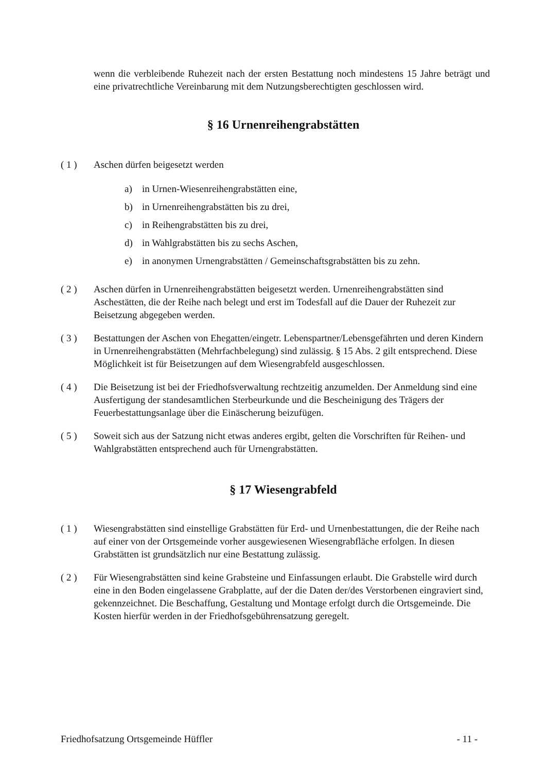wenn die verbleibende Ruhezeit nach der ersten Bestattung noch mindestens 15 Jahre beträgt und eine privatrechtliche Vereinbarung mit dem Nutzungsberechtigten geschlossen wird.
§ 16 Urnenreihengrabstätten
( 1 ) Aschen dürfen beigesetzt werden
a) in Urnen-Wiesenreihengrabstätten eine,
b) in Urnenreihengrabstätten bis zu drei,
c) in Reihengrabstätten bis zu drei,
d) in Wahlgrabstätten bis zu sechs Aschen,
e) in anonymen Urnengrabstätten / Gemeinschaftsgrabstätten bis zu zehn.
( 2 ) Aschen dürfen in Urnenreihengrabstätten beigesetzt werden. Urnenreihengrabstätten sind Aschestätten, die der Reihe nach belegt und erst im Todesfall auf die Dauer der Ruhezeit zur Beisetzung abgegeben werden.
( 3 ) Bestattungen der Aschen von Ehegatten/eingetr. Lebenspartner/Lebensgefährten und deren Kindern in Urnenreihengrabstätten (Mehrfachbelegung) sind zulässig. § 15 Abs. 2 gilt entsprechend. Diese Möglichkeit ist für Beisetzungen auf dem Wiesengrabfeld ausgeschlossen.
( 4 ) Die Beisetzung ist bei der Friedhofsverwaltung rechtzeitig anzumelden. Der Anmeldung sind eine Ausfertigung der standesamtlichen Sterbeurkunde und die Bescheinigung des Trägers der Feuerbestattungsanlage über die Einäscherung beizufügen.
( 5 ) Soweit sich aus der Satzung nicht etwas anderes ergibt, gelten die Vorschriften für Reihen- und Wahlgrabstätten entsprechend auch für Urnengrabstätten.
§ 17 Wiesengrabfeld
( 1 ) Wiesengrabstätten sind einstellige Grabstätten für Erd- und Urnenbestattungen, die der Reihe nach auf einer von der Ortsgemeinde vorher ausgewiesenen Wiesengrabfläche erfolgen. In diesen Grabstätten ist grundsätzlich nur eine Bestattung zulässig.
( 2 ) Für Wiesengrabstätten sind keine Grabsteine und Einfassungen erlaubt. Die Grabstelle wird durch eine in den Boden eingelassene Grabplatte, auf der die Daten der/des Verstorbenen eingraviert sind, gekennzeichnet. Die Beschaffung, Gestaltung und Montage erfolgt durch die Ortsgemeinde. Die Kosten hierfür werden in der Friedhofsgebührensatzung geregelt.
Friedhofsatzung Ortsgemeinde Hüffler - 11 -